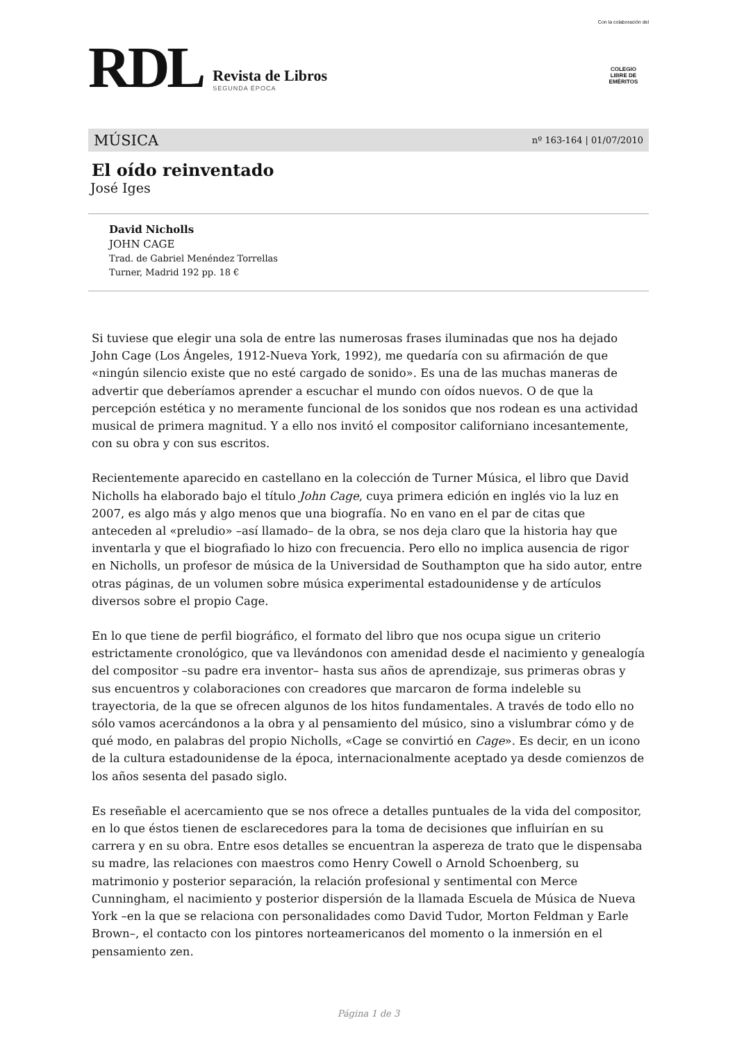RDL
Revista de Libros
SEGUNDA ÉPOCA
Con la colaboración del
COLEGIO
LIBRE DE
EMÉRITOS
MÚSICA nº 163-164 | 01/07/2010
El oído reinventado
José Iges
David Nicholls
JOHN CAGE
Trad. de Gabriel Menéndez Torrellas
Turner, Madrid 192 pp. 18 €
Si tuviese que elegir una sola de entre las numerosas frases iluminadas que nos ha dejado John Cage (Los Ángeles, 1912-Nueva York, 1992), me quedaría con su afirmación de que «ningún silencio existe que no esté cargado de sonido». Es una de las muchas maneras de advertir que deberíamos aprender a escuchar el mundo con oídos nuevos. O de que la percepción estética y no meramente funcional de los sonidos que nos rodean es una actividad musical de primera magnitud. Y a ello nos invitó el compositor californiano incesantemente, con su obra y con sus escritos.
Recientemente aparecido en castellano en la colección de Turner Música, el libro que David Nicholls ha elaborado bajo el título John Cage, cuya primera edición en inglés vio la luz en 2007, es algo más y algo menos que una biografía. No en vano en el par de citas que anteceden al «preludio» –así llamado– de la obra, se nos deja claro que la historia hay que inventarla y que el biografiado lo hizo con frecuencia. Pero ello no implica ausencia de rigor en Nicholls, un profesor de música de la Universidad de Southampton que ha sido autor, entre otras páginas, de un volumen sobre música experimental estadounidense y de artículos diversos sobre el propio Cage.
En lo que tiene de perfil biográfico, el formato del libro que nos ocupa sigue un criterio estrictamente cronológico, que va llevándonos con amenidad desde el nacimiento y genealogía del compositor –su padre era inventor– hasta sus años de aprendizaje, sus primeras obras y sus encuentros y colaboraciones con creadores que marcaron de forma indeleble su trayectoria, de la que se ofrecen algunos de los hitos fundamentales. A través de todo ello no sólo vamos acercándonos a la obra y al pensamiento del músico, sino a vislumbrar cómo y de qué modo, en palabras del propio Nicholls, «Cage se convirtió en Cage». Es decir, en un icono de la cultura estadounidense de la época, internacionalmente aceptado ya desde comienzos de los años sesenta del pasado siglo.
Es reseñable el acercamiento que se nos ofrece a detalles puntuales de la vida del compositor, en lo que éstos tienen de esclarecedores para la toma de decisiones que influirían en su carrera y en su obra. Entre esos detalles se encuentran la aspereza de trato que le dispensaba su madre, las relaciones con maestros como Henry Cowell o Arnold Schoenberg, su matrimonio y posterior separación, la relación profesional y sentimental con Merce Cunningham, el nacimiento y posterior dispersión de la llamada Escuela de Música de Nueva York –en la que se relaciona con personalidades como David Tudor, Morton Feldman y Earle Brown–, el contacto con los pintores norteamericanos del momento o la inmersión en el pensamiento zen.
Página 1 de 3